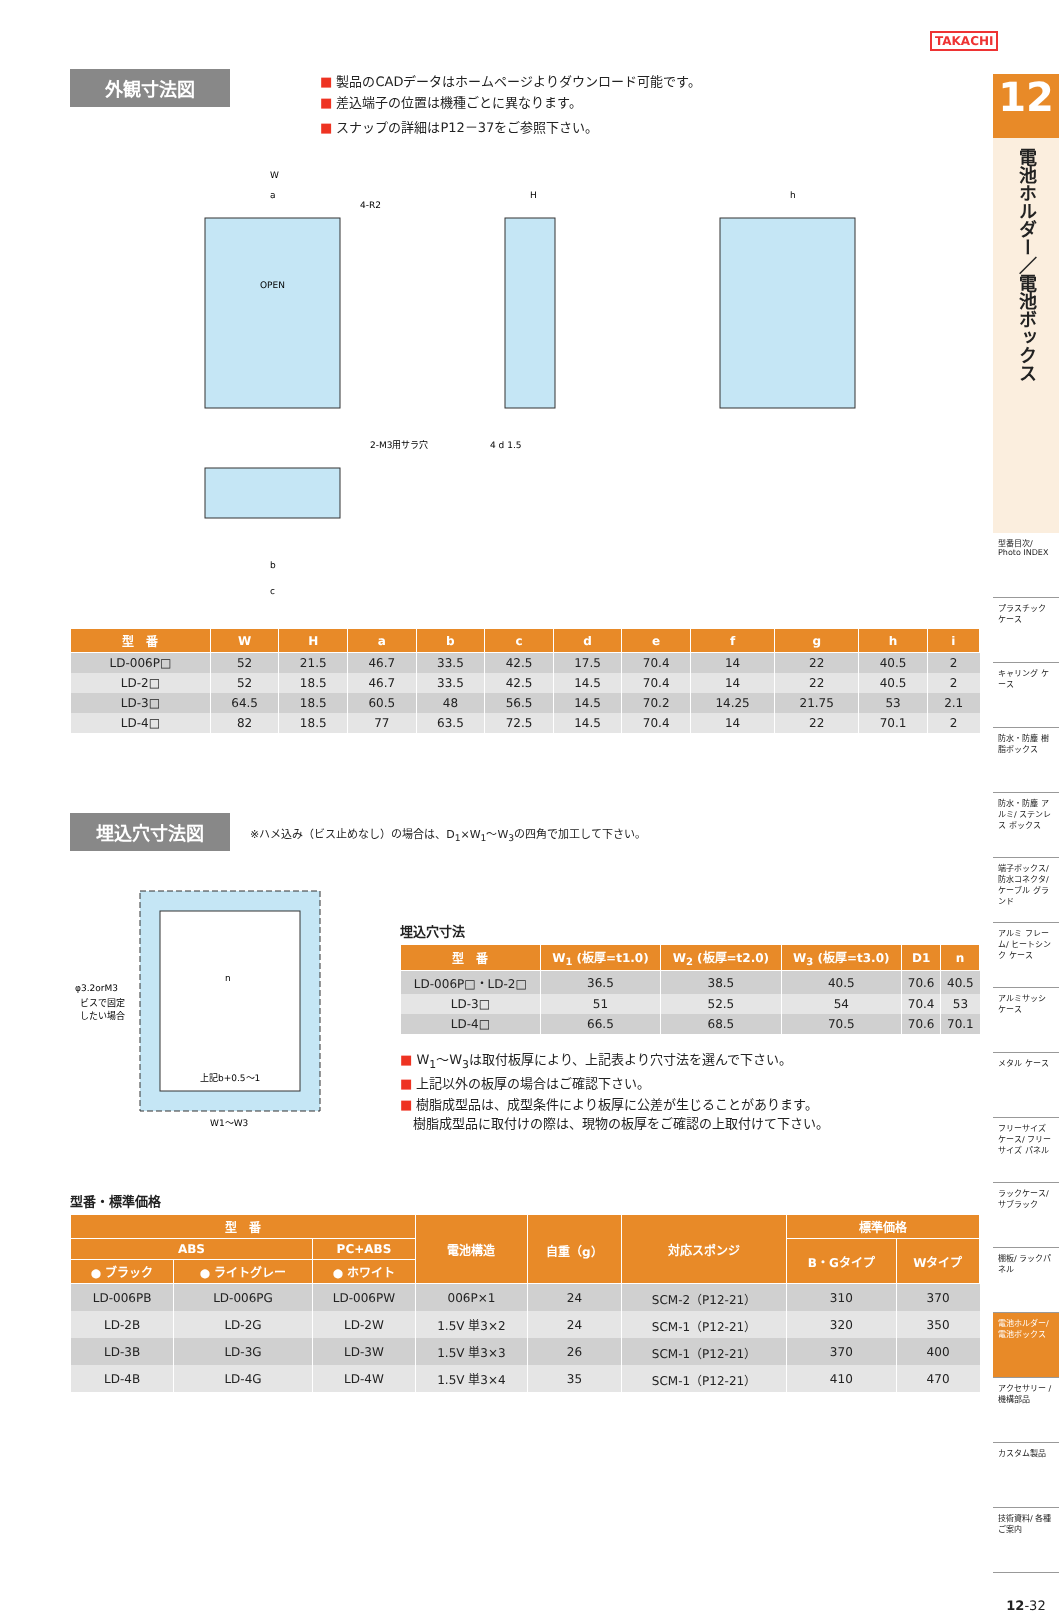TAKACHI
外観寸法図
■ 製品のCADデータはホームページよりダウンロード可能です。
■ 差込端子の位置は機種ごとに異なります。
■ スナップの詳細はP12－37をご参照下さい。
W
a
4-R2
OPEN
2-M3用サラ穴
H
h
4 d 1.5
b
c
| 型 番 | W | H | a | b | c | d | e | f | g | h | i |
| --- | --- | --- | --- | --- | --- | --- | --- | --- | --- | --- | --- |
| LD-006P□ | 52 | 21.5 | 46.7 | 33.5 | 42.5 | 17.5 | 70.4 | 14 | 22 | 40.5 | 2 |
| LD-2□ | 52 | 18.5 | 46.7 | 33.5 | 42.5 | 14.5 | 70.4 | 14 | 22 | 40.5 | 2 |
| LD-3□ | 64.5 | 18.5 | 60.5 | 48 | 56.5 | 14.5 | 70.2 | 14.25 | 21.75 | 53 | 2.1 |
| LD-4□ | 82 | 18.5 | 77 | 63.5 | 72.5 | 14.5 | 70.4 | 14 | 22 | 70.1 | 2 |
埋込穴寸法図
※ハメ込み（ビス止めなし）の場合は、D<sub>1</sub>×W<sub>1</sub>～W<sub>3</sub>の四角で加工して下さい。
φ3.2orM3
ビスで固定
したい場合
n
上記b+0.5～1
W1～W3
埋込穴寸法
| 型 番 | W<sub>1</sub> (板厚=t1.0) | W<sub>2</sub> (板厚=t2.0) | W<sub>3</sub> (板厚=t3.0) | D1 | n |
| --- | --- | --- | --- | --- | --- |
| LD-006P□・LD-2□ | 36.5 | 38.5 | 40.5 | 70.6 | 40.5 |
| LD-3□ | 51 | 52.5 | 54 | 70.4 | 53 |
| LD-4□ | 66.5 | 68.5 | 70.5 | 70.6 | 70.1 |
■ W<sub>1</sub>～W<sub>3</sub>は取付板厚により、上記表より穴寸法を選んで下さい。
■ 上記以外の板厚の場合はご確認下さい。
■ 樹脂成型品は、成型条件により板厚に公差が生じることがあります。
　樹脂成型品に取付けの際は、現物の板厚をご確認の上取付けて下さい。
型番・標準価格
| 型 番 | | | 電池構造 | 自重（g） | 対応スポンジ | 標準価格 | |
| --- | --- | --- | --- | --- | --- | --- | --- |
| ABS | | PC+ABS | | | | B・Gタイプ | Wタイプ |
| ● ブラック | ● ライトグレー | ● ホワイト | | | | | |
| LD-006PB | LD-006PG | LD-006PW | 006P×1 | 24 | SCM-2（P12-21） | 310 | 370 |
| LD-2B | LD-2G | LD-2W | 1.5V 単3×2 | 24 | SCM-1（P12-21） | 320 | 350 |
| LD-3B | LD-3G | LD-3W | 1.5V 単3×3 | 26 | SCM-1（P12-21） | 370 | 400 |
| LD-4B | LD-4G | LD-4W | 1.5V 単3×4 | 35 | SCM-1（P12-21） | 410 | 470 |
12
電池ホルダー／電池ボックス
型番目次/ Photo INDEX
プラスチック ケース
キャリング ケース
防水・防塵 樹脂ボックス
防水・防塵 アルミ/ ステンレス ボックス
端子ボックス/ 防水コネクタ/ ケーブル グランド
アルミ フレーム/ ヒートシンク ケース
アルミサッシ ケース
メタル ケース
フリーサイズ ケース/ フリーサイズ パネル
ラックケース/ サブラック
棚板/ ラックパネル
電池ホルダー/ 電池ボックス
アクセサリー /機構部品
カスタム製品
技術資料/ 各種ご案内
12-32